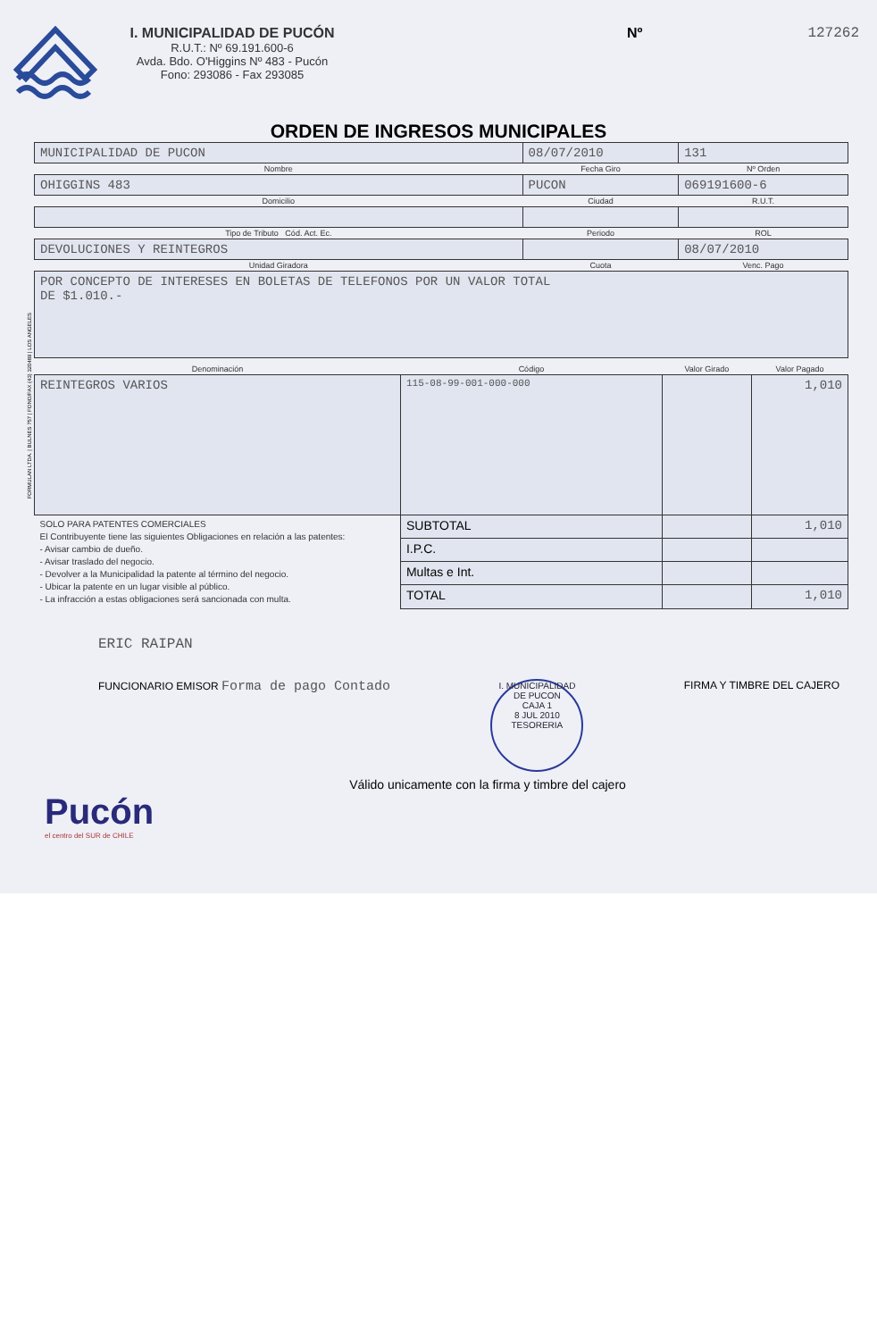I. MUNICIPALIDAD DE PUCÓN
R.U.T.: Nº 69.191.600-6
Avda. Bdo. O'Higgins Nº 483 - Pucón
Fono: 293086 - Fax 293085
Nº 127262
ORDEN DE INGRESOS MUNICIPALES
| MUNICIPALIDAD DE PUCON | 08/07/2010 | 131 |
| Nombre | Fecha Giro | Nº Orden |
| OHIGGINS 483 | PUCON | 069191600-6 |
| Domicilio | Ciudad | R.U.T. |
| Tipo de Tributo Cód. Act. Ec. | Periodo | ROL |
| DEVOLUCIONES Y REINTEGROS | | 08/07/2010 |
| Unidad Giradora | Cuota | Venc. Pago |
| POR CONCEPTO DE INTERESES EN BOLETAS DE TELEFONOS POR UN VALOR TOTAL DE $1.010.- | | |
| Denominación | Código | Valor Girado | Valor Pagado |
| REINTEGROS VARIOS | 115-08-99-001-000-000 | | 1,010 |
| SOLO PARA PATENTES COMERCIALES El Contribuyente tiene las siguientes Obligaciones en relación a las patentes: - Avisar cambio de dueño. - Avisar traslado del negocio. - Devolver a la Municipalidad la patente al término del negocio. - Ubicar la patente en un lugar visible al público. - La infracción a estas obligaciones será sancionada con multa. | SUBTOTAL | | 1,010 |
| | I.P.C. | | |
| | Multas e Int. | | |
| | TOTAL | | 1,010 |
ERIC RAIPAN
FUNCIONARIO EMISOR Forma de pago Contado
I. MUNICIPALIDAD DE PUCON
CAJA 1
8 JUL 2010
TESORERIA
FIRMA Y TIMBRE DEL CAJERO
Válido unicamente con la firma y timbre del cajero
Pucón
el centro del SUR de CHILE
FORMULAN LTDA. | BULNES 757 | FONO/FAX (43) 320489 | LOS ANGELES